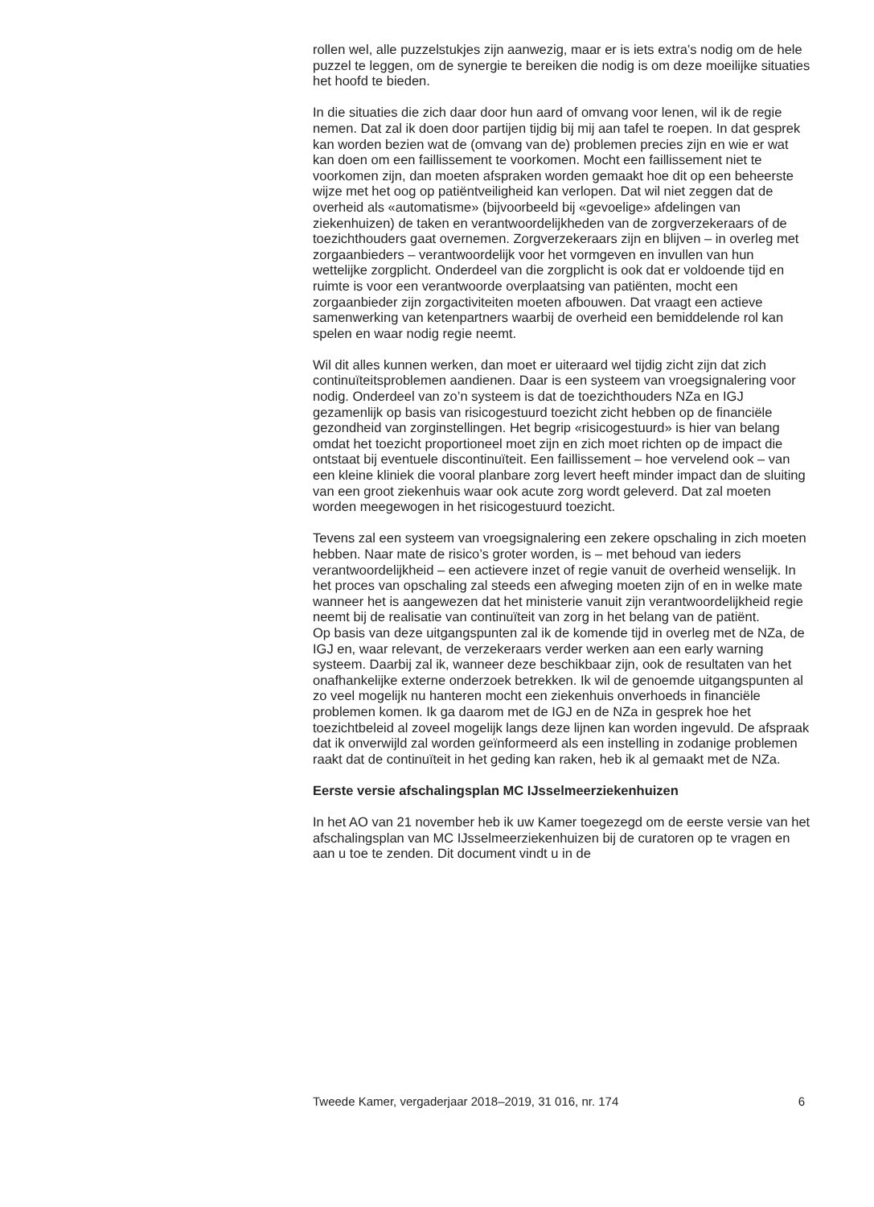rollen wel, alle puzzelstukjes zijn aanwezig, maar er is iets extra’s nodig om de hele puzzel te leggen, om de synergie te bereiken die nodig is om deze moeilijke situaties het hoofd te bieden.
In die situaties die zich daar door hun aard of omvang voor lenen, wil ik de regie nemen. Dat zal ik doen door partijen tijdig bij mij aan tafel te roepen. In dat gesprek kan worden bezien wat de (omvang van de) problemen precies zijn en wie er wat kan doen om een faillissement te voorkomen. Mocht een faillissement niet te voorkomen zijn, dan moeten afspraken worden gemaakt hoe dit op een beheerste wijze met het oog op patiëntveiligheid kan verlopen. Dat wil niet zeggen dat de overheid als «automatisme» (bijvoorbeeld bij «gevoelige» afdelingen van ziekenhuizen) de taken en verantwoordelijkheden van de zorgverzekeraars of de toezichthouders gaat overnemen. Zorgverzekeraars zijn en blijven – in overleg met zorgaanbieders – verantwoordelijk voor het vormgeven en invullen van hun wettelijke zorgplicht. Onderdeel van die zorgplicht is ook dat er voldoende tijd en ruimte is voor een verantwoorde overplaatsing van patiënten, mocht een zorgaanbieder zijn zorgactiviteiten moeten afbouwen. Dat vraagt een actieve samenwerking van ketenpartners waarbij de overheid een bemiddelende rol kan spelen en waar nodig regie neemt.
Wil dit alles kunnen werken, dan moet er uiteraard wel tijdig zicht zijn dat zich continuïteitsproblemen aandienen. Daar is een systeem van vroegsignalering voor nodig. Onderdeel van zo’n systeem is dat de toezichthouders NZa en IGJ gezamenlijk op basis van risicogestuurd toezicht zicht hebben op de financiële gezondheid van zorginstellingen. Het begrip «risicogestuurd» is hier van belang omdat het toezicht proportioneel moet zijn en zich moet richten op de impact die ontstaat bij eventuele discontinuïteit. Een faillissement – hoe vervelend ook – van een kleine kliniek die vooral planbare zorg levert heeft minder impact dan de sluiting van een groot ziekenhuis waar ook acute zorg wordt geleverd. Dat zal moeten worden meegewogen in het risicogestuurd toezicht.
Tevens zal een systeem van vroegsignalering een zekere opschaling in zich moeten hebben. Naar mate de risico’s groter worden, is – met behoud van ieders verantwoordelijkheid – een actievere inzet of regie vanuit de overheid wenselijk. In het proces van opschaling zal steeds een afweging moeten zijn of en in welke mate wanneer het is aangewezen dat het ministerie vanuit zijn verantwoordelijkheid regie neemt bij de realisatie van continuïteit van zorg in het belang van de patiënt.
Op basis van deze uitgangspunten zal ik de komende tijd in overleg met de NZa, de IGJ en, waar relevant, de verzekeraars verder werken aan een early warning systeem. Daarbij zal ik, wanneer deze beschikbaar zijn, ook de resultaten van het onafhankelijke externe onderzoek betrekken. Ik wil de genoemde uitgangspunten al zo veel mogelijk nu hanteren mocht een ziekenhuis onverhoeds in financiële problemen komen. Ik ga daarom met de IGJ en de NZa in gesprek hoe het toezichtbeleid al zoveel mogelijk langs deze lijnen kan worden ingevuld. De afspraak dat ik onverwijld zal worden geïnformeerd als een instelling in zodanige problemen raakt dat de continuïteit in het geding kan raken, heb ik al gemaakt met de NZa.
Eerste versie afschalingsplan MC IJsselmeerziekenhuizen
In het AO van 21 november heb ik uw Kamer toegezegd om de eerste versie van het afschalingsplan van MC IJsselmeerziekenhuizen bij de curatoren op te vragen en aan u toe te zenden. Dit document vindt u in de
Tweede Kamer, vergaderjaar 2018–2019, 31 016, nr. 174 6